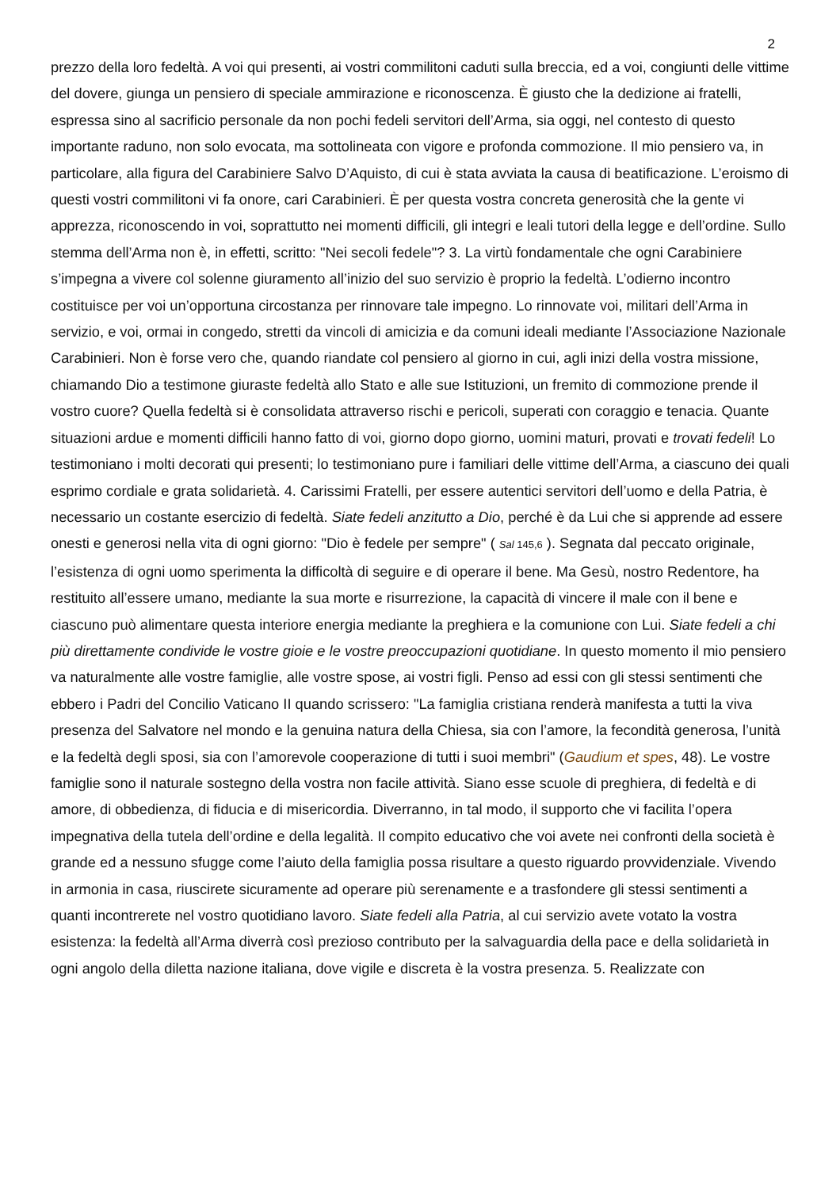2
prezzo della loro fedeltà. A voi qui presenti, ai vostri commilitoni caduti sulla breccia, ed a voi, congiunti delle vittime del dovere, giunga un pensiero di speciale ammirazione e riconoscenza. È giusto che la dedizione ai fratelli, espressa sino al sacrificio personale da non pochi fedeli servitori dell’Arma, sia oggi, nel contesto di questo importante raduno, non solo evocata, ma sottolineata con vigore e profonda commozione. Il mio pensiero va, in particolare, alla figura del Carabiniere Salvo D’Aquisto, di cui è stata avviata la causa di beatificazione. L’eroismo di questi vostri commilitoni vi fa onore, cari Carabinieri. È per questa vostra concreta generosità che la gente vi apprezza, riconoscendo in voi, soprattutto nei momenti difficili, gli integri e leali tutori della legge e dell’ordine. Sullo stemma dell’Arma non è, in effetti, scritto: "Nei secoli fedele"? 3. La virtù fondamentale che ogni Carabiniere s’impegna a vivere col solenne giuramento all’inizio del suo servizio è proprio la fedeltà. L’odierno incontro costituisce per voi un’opportuna circostanza per rinnovare tale impegno. Lo rinnovate voi, militari dell’Arma in servizio, e voi, ormai in congedo, stretti da vincoli di amicizia e da comuni ideali mediante l’Associazione Nazionale Carabinieri. Non è forse vero che, quando riandate col pensiero al giorno in cui, agli inizi della vostra missione, chiamando Dio a testimone giuraste fedeltà allo Stato e alle sue Istituzioni, un fremito di commozione prende il vostro cuore? Quella fedeltà si è consolidata attraverso rischi e pericoli, superati con coraggio e tenacia. Quante situazioni ardue e momenti difficili hanno fatto di voi, giorno dopo giorno, uomini maturi, provati e trovati fedeli! Lo testimoniano i molti decorati qui presenti; lo testimoniano pure i familiari delle vittime dell’Arma, a ciascuno dei quali esprimo cordiale e grata solidarietà. 4. Carissimi Fratelli, per essere autentici servitori dell’uomo e della Patria, è necessario un costante esercizio di fedeltà. Siate fedeli anzitutto a Dio, perché è da Lui che si apprende ad essere onesti e generosi nella vita di ogni giorno: "Dio è fedele per sempre" ( Sal 145,6 ). Segnata dal peccato originale, l’esistenza di ogni uomo sperimenta la difficoltà di seguire e di operare il bene. Ma Gesù, nostro Redentore, ha restituito all’essere umano, mediante la sua morte e risurrezione, la capacità di vincere il male con il bene e ciascuno può alimentare questa interiore energia mediante la preghiera e la comunione con Lui. Siate fedeli a chi più direttamente condivide le vostre gioie e le vostre preoccupazioni quotidiane. In questo momento il mio pensiero va naturalmente alle vostre famiglie, alle vostre spose, ai vostri figli. Penso ad essi con gli stessi sentimenti che ebbero i Padri del Concilio Vaticano II quando scrissero: "La famiglia cristiana renderà manifesta a tutti la viva presenza del Salvatore nel mondo e la genuina natura della Chiesa, sia con l’amore, la fecondità generosa, l’unità e la fedeltà degli sposi, sia con l’amorevole cooperazione di tutti i suoi membri" (Gaudium et spes, 48). Le vostre famiglie sono il naturale sostegno della vostra non facile attività. Siano esse scuole di preghiera, di fedeltà e di amore, di obbedienza, di fiducia e di misericordia. Diverranno, in tal modo, il supporto che vi facilita l’opera impegnativa della tutela dell’ordine e della legalità. Il compito educativo che voi avete nei confronti della società è grande ed a nessuno sfugge come l’aiuto della famiglia possa risultare a questo riguardo provvidenziale. Vivendo in armonia in casa, riuscirete sicuramente ad operare più serenamente e a trasfondere gli stessi sentimenti a quanti incontrerete nel vostro quotidiano lavoro. Siate fedeli alla Patria, al cui servizio avete votato la vostra esistenza: la fedeltà all’Arma diverrà così prezioso contributo per la salvaguardia della pace e della solidarietà in ogni angolo della diletta nazione italiana, dove vigile e discreta è la vostra presenza. 5. Realizzate con